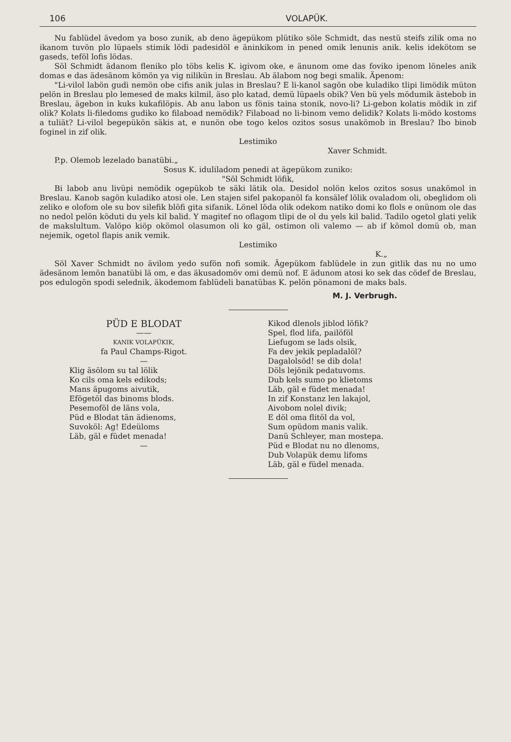106 VOLAPÜK.
Nu fablüdel ävedom ya boso zunik, ab deno ägepükom plütiko söle Schmidt, das nestü steifs zilik oma no ikanom tuvön plo lüpaels stimik lödi padesidöl e äninkikom in pened omik lenunis anik. kelis idekötom se gaseds, teföl lofis lödas.
Söl Schmidt ädanom fleniko plo töbs kelis K. igivom oke, e änunom ome das foviko ipenom löneles anik domas e das ädesänom kömön ya vig nilikün in Breslau. Ab älabom nog begi smalik. Äpenom:
"Li-vilol labön gudi nemön obe cifis anik julas in Breslau? E li-kanol sagön obe kuladiko tlipi limödik müton pelön in Breslau plo lemesed de maks kilmil, äso plo katad, demü lüpaels obik? Ven bü yels mödumik ästebob in Breslau, ägebon in kuks kukafilöpis. Ab anu labon us fönis taina stonik, novo-li? Li-gebon kolatis mödik in zif olik? Kolats li-filedoms gudiko ko filaboad nemödik? Filaboad no li-binom vemo delidik? Kolats li-mödo kostoms a tuliät? Li-vilol begepükön säkis at, e nunön obe togo kelos ozitos sosus unakömob in Breslau? Ibo binob foginel in zif olik.
Lestimiko
Xaver Schmidt.
P.p. Olemob lezelado banatübi.„
Sosus K. iduliladom penedi at ägepükom zuniko:
"Söl Schmidt löfik,
Bi labob anu livüpi nemödik ogepükob te säki lätik ola. Desidol nolön kelos ozitos sosus unakömol in Breslau. Kanob sagön kuladiko atosi ole. Len stajen sifel pakopanöl fa konsälef lölik ovaladom oli, obeglidom oli zeliko e olofom ole su bov silefik blöfi gita sifanik. Lönel löda olik odekom natiko domi ko flols e onünom ole das no nedol pelön köduti du yels kil balid. Y magitef no oflagom tlipi de ol du yels kil balid. Tadilo ogetol glati yelik de makslultum. Valöpo kiöp okömol olasumon oli ko gäl, ostimon oli valemo — ab if kömol domü ob, man nejemik, ogetol flapis anik vemik.
Lestimiko
K.„
Söl Xaver Schmidt no ävilom yedo sufön nofi somik. Ägepükom fablüdele in zun gitlik das nu no umo ädesänom lemön banatübi lä om, e das äkusadomöv omi demü nof. E ädunom atosi ko sek das cödef de Breslau, pos edulogön spodi selednik, äkodemom fablüdeli banatübas K. pelön pönamoni de maks bals.
M. J. Verbrugh.
PÜD E BLODAT
——
KANIK VOLAPÜKIK,
fa Paul Champs-Rigot.
—
Klig äsölom su tal lölik
Ko cils oma kels edikods;
Mans äpugoms aivutik,
Efögetöl das binoms blods.
Pesemoföl de läns vola,
Püd e Blodat tän ädienoms,
Suvoköl: Ag! Edeüloms
Läb, gäl e füdet menada!
—
Kikod dlenols jiblod löfik?
Spel, flod lifa, pailöföl
Liefugom se lads olsik,
Fa dev jekik pepladalöl?
Dagalolsöd! se dib dola!
Döls lejönik pedatuvoms.
Dub kels sumo po klietoms
Läb, gäl e füdet menada!
In zif Konstanz len lakajol,
Aivobom nolel divik;
E döl oma flitöl da vol,
Sum opüdom manis valik.
Danü Schleyer, man mostepa.
Püd e Blodat nu no dlenoms,
Dub Volapük demu lifoms
Läb, gäl e füdel menada.